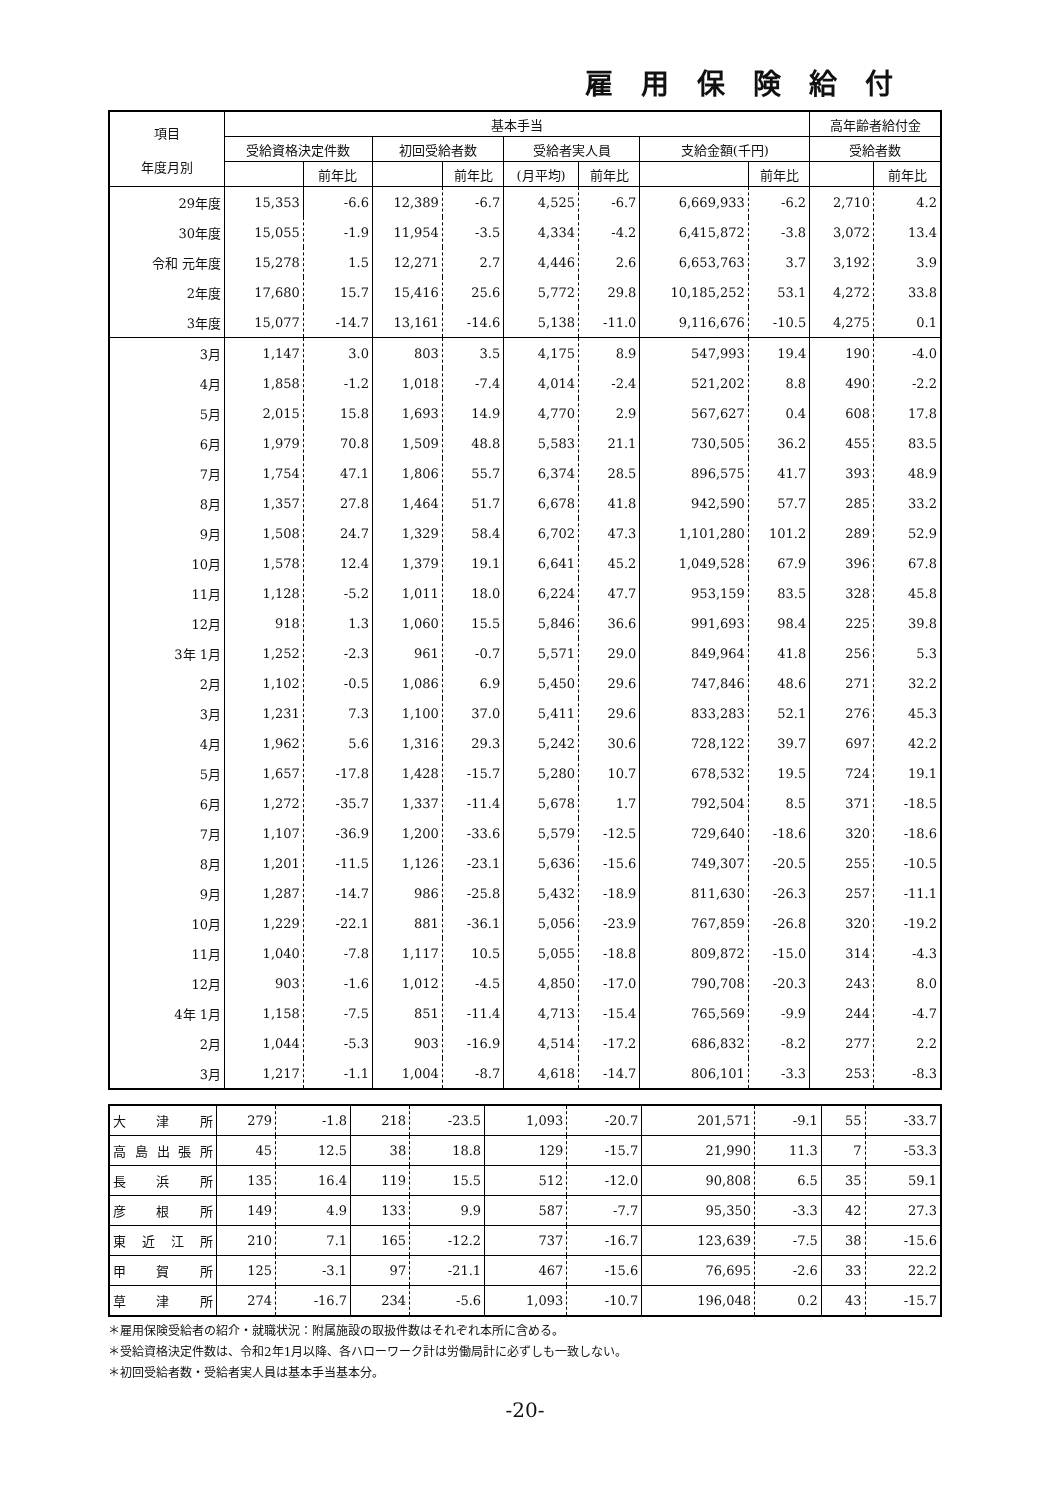雇用保険給付
| 項目 年度月別 | 基本手当 | | | | | | | | 高年齢者給付金 | |
| --- | --- | --- | --- | --- | --- | --- | --- | --- | --- | --- |
| | 受給資格決定件数 | | 初回受給者数 | | 受給者実人員 | | 支給金額(千円) | | 受給者数 | |
| | | 前年比 | | 前年比 | (月平均) | 前年比 | | 前年比 | | 前年比 |
| 29年度 | 15,353 | -6.6 | 12,389 | -6.7 | 4,525 | -6.7 | 6,669,933 | -6.2 | 2,710 | 4.2 |
| 30年度 | 15,055 | -1.9 | 11,954 | -3.5 | 4,334 | -4.2 | 6,415,872 | -3.8 | 3,072 | 13.4 |
| 令和 元年度 | 15,278 | 1.5 | 12,271 | 2.7 | 4,446 | 2.6 | 6,653,763 | 3.7 | 3,192 | 3.9 |
| 2年度 | 17,680 | 15.7 | 15,416 | 25.6 | 5,772 | 29.8 | 10,185,252 | 53.1 | 4,272 | 33.8 |
| 3年度 | 15,077 | -14.7 | 13,161 | -14.6 | 5,138 | -11.0 | 9,116,676 | -10.5 | 4,275 | 0.1 |
| 3月 | 1,147 | 3.0 | 803 | 3.5 | 4,175 | 8.9 | 547,993 | 19.4 | 190 | -4.0 |
| 4月 | 1,858 | -1.2 | 1,018 | -7.4 | 4,014 | -2.4 | 521,202 | 8.8 | 490 | -2.2 |
| 5月 | 2,015 | 15.8 | 1,693 | 14.9 | 4,770 | 2.9 | 567,627 | 0.4 | 608 | 17.8 |
| 6月 | 1,979 | 70.8 | 1,509 | 48.8 | 5,583 | 21.1 | 730,505 | 36.2 | 455 | 83.5 |
| 7月 | 1,754 | 47.1 | 1,806 | 55.7 | 6,374 | 28.5 | 896,575 | 41.7 | 393 | 48.9 |
| 8月 | 1,357 | 27.8 | 1,464 | 51.7 | 6,678 | 41.8 | 942,590 | 57.7 | 285 | 33.2 |
| 9月 | 1,508 | 24.7 | 1,329 | 58.4 | 6,702 | 47.3 | 1,101,280 | 101.2 | 289 | 52.9 |
| 10月 | 1,578 | 12.4 | 1,379 | 19.1 | 6,641 | 45.2 | 1,049,528 | 67.9 | 396 | 67.8 |
| 11月 | 1,128 | -5.2 | 1,011 | 18.0 | 6,224 | 47.7 | 953,159 | 83.5 | 328 | 45.8 |
| 12月 | 918 | 1.3 | 1,060 | 15.5 | 5,846 | 36.6 | 991,693 | 98.4 | 225 | 39.8 |
| 3年 1月 | 1,252 | -2.3 | 961 | -0.7 | 5,571 | 29.0 | 849,964 | 41.8 | 256 | 5.3 |
| 2月 | 1,102 | -0.5 | 1,086 | 6.9 | 5,450 | 29.6 | 747,846 | 48.6 | 271 | 32.2 |
| 3月 | 1,231 | 7.3 | 1,100 | 37.0 | 5,411 | 29.6 | 833,283 | 52.1 | 276 | 45.3 |
| 4月 | 1,962 | 5.6 | 1,316 | 29.3 | 5,242 | 30.6 | 728,122 | 39.7 | 697 | 42.2 |
| 5月 | 1,657 | -17.8 | 1,428 | -15.7 | 5,280 | 10.7 | 678,532 | 19.5 | 724 | 19.1 |
| 6月 | 1,272 | -35.7 | 1,337 | -11.4 | 5,678 | 1.7 | 792,504 | 8.5 | 371 | -18.5 |
| 7月 | 1,107 | -36.9 | 1,200 | -33.6 | 5,579 | -12.5 | 729,640 | -18.6 | 320 | -18.6 |
| 8月 | 1,201 | -11.5 | 1,126 | -23.1 | 5,636 | -15.6 | 749,307 | -20.5 | 255 | -10.5 |
| 9月 | 1,287 | -14.7 | 986 | -25.8 | 5,432 | -18.9 | 811,630 | -26.3 | 257 | -11.1 |
| 10月 | 1,229 | -22.1 | 881 | -36.1 | 5,056 | -23.9 | 767,859 | -26.8 | 320 | -19.2 |
| 11月 | 1,040 | -7.8 | 1,117 | 10.5 | 5,055 | -18.8 | 809,872 | -15.0 | 314 | -4.3 |
| 12月 | 903 | -1.6 | 1,012 | -4.5 | 4,850 | -17.0 | 790,708 | -20.3 | 243 | 8.0 |
| 4年 1月 | 1,158 | -7.5 | 851 | -11.4 | 4,713 | -15.4 | 765,569 | -9.9 | 244 | -4.7 |
| 2月 | 1,044 | -5.3 | 903 | -16.9 | 4,514 | -17.2 | 686,832 | -8.2 | 277 | 2.2 |
| 3月 | 1,217 | -1.1 | 1,004 | -8.7 | 4,618 | -14.7 | 806,101 | -3.3 | 253 | -8.3 |
| 大 津 所 | 279 | -1.8 | 218 | -23.5 | 1,093 | -20.7 | 201,571 | -9.1 | 55 | -33.7 |
| 高島出張所 | 45 | 12.5 | 38 | 18.8 | 129 | -15.7 | 21,990 | 11.3 | 7 | -53.3 |
| 長 浜 所 | 135 | 16.4 | 119 | 15.5 | 512 | -12.0 | 90,808 | 6.5 | 35 | 59.1 |
| 彦 根 所 | 149 | 4.9 | 133 | 9.9 | 587 | -7.7 | 95,350 | -3.3 | 42 | 27.3 |
| 東 近 江 所 | 210 | 7.1 | 165 | -12.2 | 737 | -16.7 | 123,639 | -7.5 | 38 | -15.6 |
| 甲 賀 所 | 125 | -3.1 | 97 | -21.1 | 467 | -15.6 | 76,695 | -2.6 | 33 | 22.2 |
| 草 津 所 | 274 | -16.7 | 234 | -5.6 | 1,093 | -10.7 | 196,048 | 0.2 | 43 | -15.7 |
＊雇用保険受給者の紹介・就職状況：附属施設の取扱件数はそれぞれ本所に含める。
＊受給資格決定件数は、令和2年1月以降、各ハローワーク計は労働局計に必ずしも一致しない。
＊初回受給者数・受給者実人員は基本手当基本分。
-20-